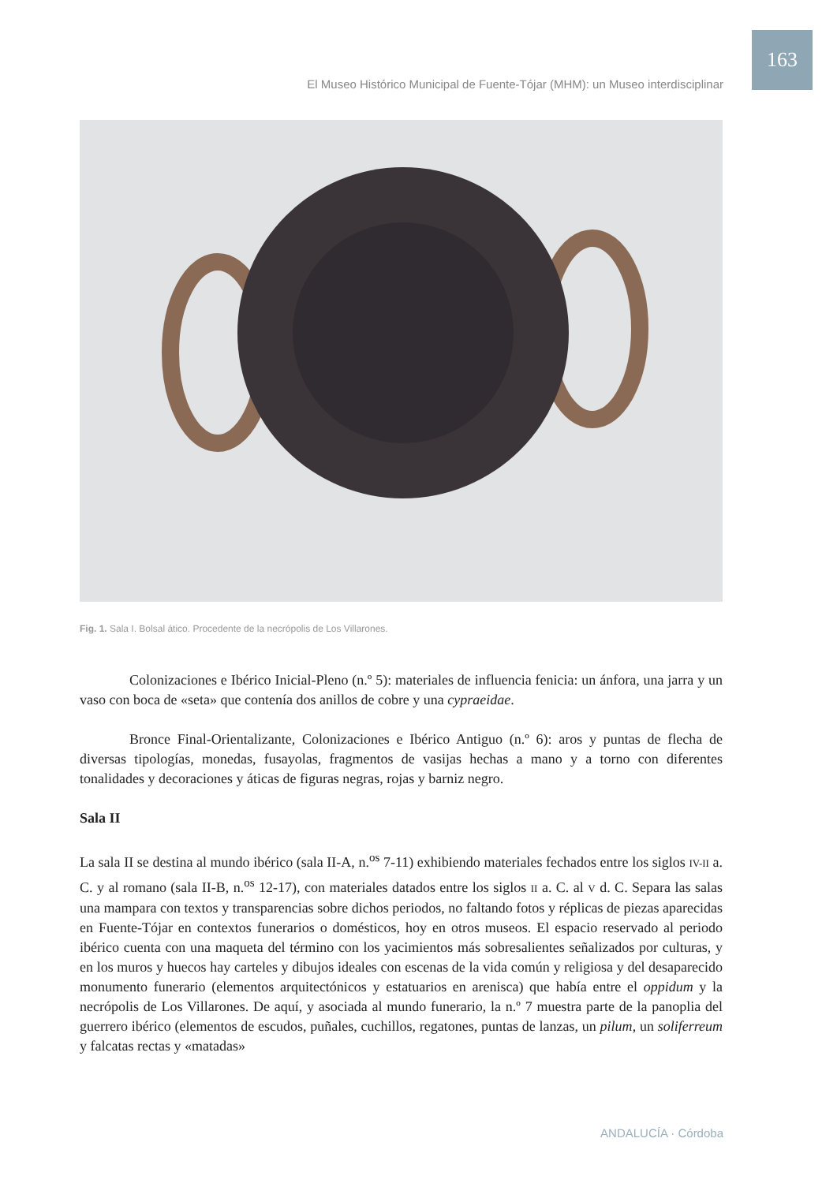163
El Museo Histórico Municipal de Fuente-Tójar (MHM): un Museo interdisciplinar
Fig. 1. Sala I. Bolsal ático. Procedente de la necrópolis de Los Villarones.
Colonizaciones e Ibérico Inicial-Pleno (n.º 5): materiales de influencia fenicia: un ánfora, una jarra y un vaso con boca de «seta» que contenía dos anillos de cobre y una cypraeidae.
Bronce Final-Orientalizante, Colonizaciones e Ibérico Antiguo (n.º 6): aros y puntas de flecha de diversas tipologías, monedas, fusayolas, fragmentos de vasijas hechas a mano y a torno con diferentes tonalidades y decoraciones y áticas de figuras negras, rojas y barniz negro.
Sala II
La sala II se destina al mundo ibérico (sala II-A, n.<sup>os</sup> 7-11) exhibiendo materiales fechados entre los siglos IV-II a. C. y al romano (sala II-B, n.<sup>os</sup> 12-17), con materiales datados entre los siglos II a. C. al V d. C. Separa las salas una mampara con textos y transparencias sobre dichos periodos, no faltando fotos y réplicas de piezas aparecidas en Fuente-Tójar en contextos funerarios o domésticos, hoy en otros museos. El espacio reservado al periodo ibérico cuenta con una maqueta del término con los yacimientos más sobresalientes señalizados por culturas, y en los muros y huecos hay carteles y dibujos ideales con escenas de la vida común y religiosa y del desaparecido monumento funerario (elementos arquitectónicos y estatuarios en arenisca) que había entre el oppidum y la necrópolis de Los Villarones. De aquí, y asociada al mundo funerario, la n.º 7 muestra parte de la panoplia del guerrero ibérico (elementos de escudos, puñales, cuchillos, regatones, puntas de lanzas, un pilum, un soliferreum y falcatas rectas y «matadas»
ANDALUCÍA · Córdoba